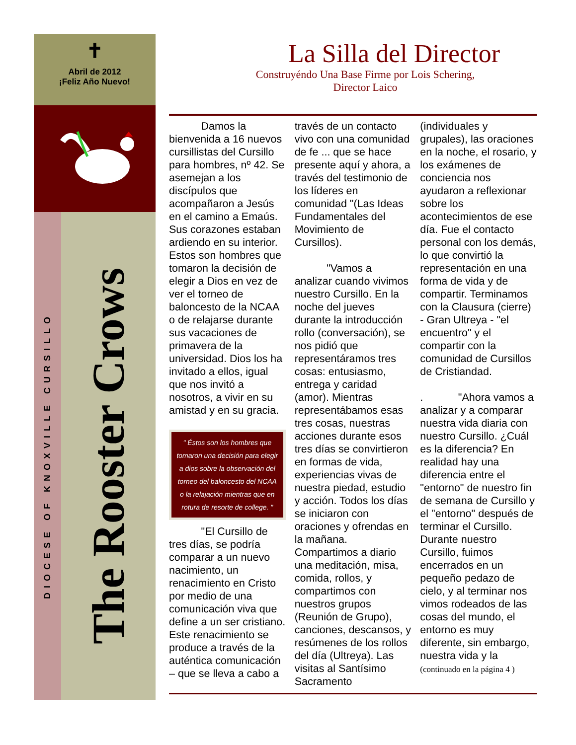✝
Abril de 2012
¡Feliz Año Nuevo!
DIOCESE OF KNOXVILLE CURSILLO
The Rooster Crows
La Silla del Director
Construyéndo Una Base Firme por Lois Schering, Director Laico
   Damos la bienvenida a 16 nuevos cursillistas del Cursillo para hombres, nº 42. Se asemejan a los discípulos que acompañaron a Jesús en el camino a Emaús. Sus corazones estaban ardiendo en su interior. Estos son hombres que tomaron la decisión de elegir a Dios en vez de ver el torneo de baloncesto de la NCAA o de relajarse durante sus vacaciones de primavera de la universidad. Dios los ha invitado a ellos, igual que nos invitó a nosotros, a vivir en su amistad y en su gracia.
" Éstos son los hombres que tomaron una decisión para elegir a dios sobre la observación del torneo del baloncesto del NCAA o la relajación mientras que en rotura de resorte de college. "
   "El Cursillo de tres días, se podría comparar a un nuevo nacimiento, un renacimiento en Cristo por medio de una comunicación viva que define a un ser cristiano. Este renacimiento se produce a través de la auténtica comunicación – que se lleva a cabo a través de un contacto vivo con una comunidad de fe ... que se hace presente aquí y ahora, a través del testimonio de los líderes en comunidad "(Las Ideas Fundamentales del Movimiento de Cursillos).
   "Vamos a analizar cuando vivimos nuestro Cursillo. En la noche del jueves durante la introducción rollo (conversación), se nos pidió que representáramos tres cosas: entusiasmo, entrega y caridad (amor). Mientras representábamos esas tres cosas, nuestras acciones durante esos tres días se convirtieron en formas de vida, experiencias vivas de nuestra piedad, estudio y acción. Todos los días se iniciaron con oraciones y ofrendas en la mañana. Compartimos a diario una meditación, misa, comida, rollos, y compartimos con nuestros grupos (Reunión de Grupo), canciones, descansos, y resúmenes de los rollos del día (Ultreya). Las visitas al Santísimo Sacramento (individuales y grupales), las oraciones en la noche, el rosario, y los exámenes de conciencia nos ayudaron a reflexionar sobre los acontecimientos de ese día. Fue el contacto personal con los demás, lo que convirtió la representación en una forma de vida y de compartir. Terminamos con la Clausura (cierre) - Gran Ultreya - "el encuentro" y el compartir con la comunidad de Cursillos de Cristiandad.
.    "Ahora vamos a analizar y a comparar nuestra vida diaria con nuestro Cursillo. ¿Cuál es la diferencia? En realidad hay una diferencia entre el "entorno" de nuestro fin de semana de Cursillo y el "entorno" después de terminar el Cursillo. Durante nuestro Cursillo, fuimos encerrados en un pequeño pedazo de cielo, y al terminar nos vimos rodeados de las cosas del mundo, el entorno es muy diferente, sin embargo, nuestra vida y la (continuado en la página 4 )